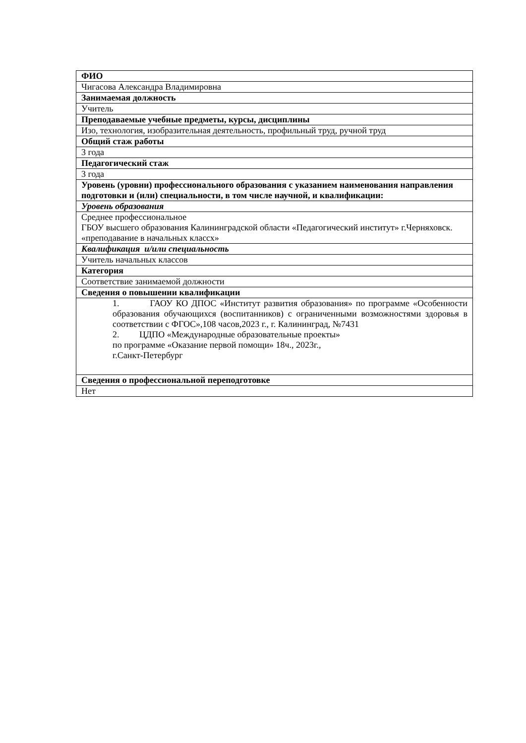| ФИО |
| --- |
| Чигасова Александра Владимировна |
| Занимаемая должность |
| Учитель |
| Преподаваемые учебные предметы, курсы, дисциплины |
| Изо, технология, изобразительная деятельность, профильный труд, ручной труд |
| Общий стаж работы |
| 3 года |
| Педагогический стаж |
| 3 года |
| Уровень (уровни) профессионального образования с указанием наименования направления подготовки и (или) специальности, в том числе научной, и квалификации: |
| Уровень образования |
| Среднее профессиональное ГБОУ высшего образования Калининградской области «Педагогический институт» г.Черняховск. «преподавание в начальных классх» |
| Квалификация и/или специальность |
| Учитель начальных классов |
| Категория |
| Соответствие занимаемой должности |
| Сведения о повышении квалификации |
| 1. ГАОУ КО ДПОС «Институт развития образования» по программе «Особенности образования обучающихся (воспитанников) с ограниченными возможностями здоровья в соответствии с ФГОС»,108 часов,2023 г., г. Калининград, №7431 2. ЦДПО «Международные образовательные проекты» по программе «Оказание первой помощи» 18ч., 2023г., г.Санкт-Петербург |
| Сведения о профессиональной переподготовке |
| Нет |